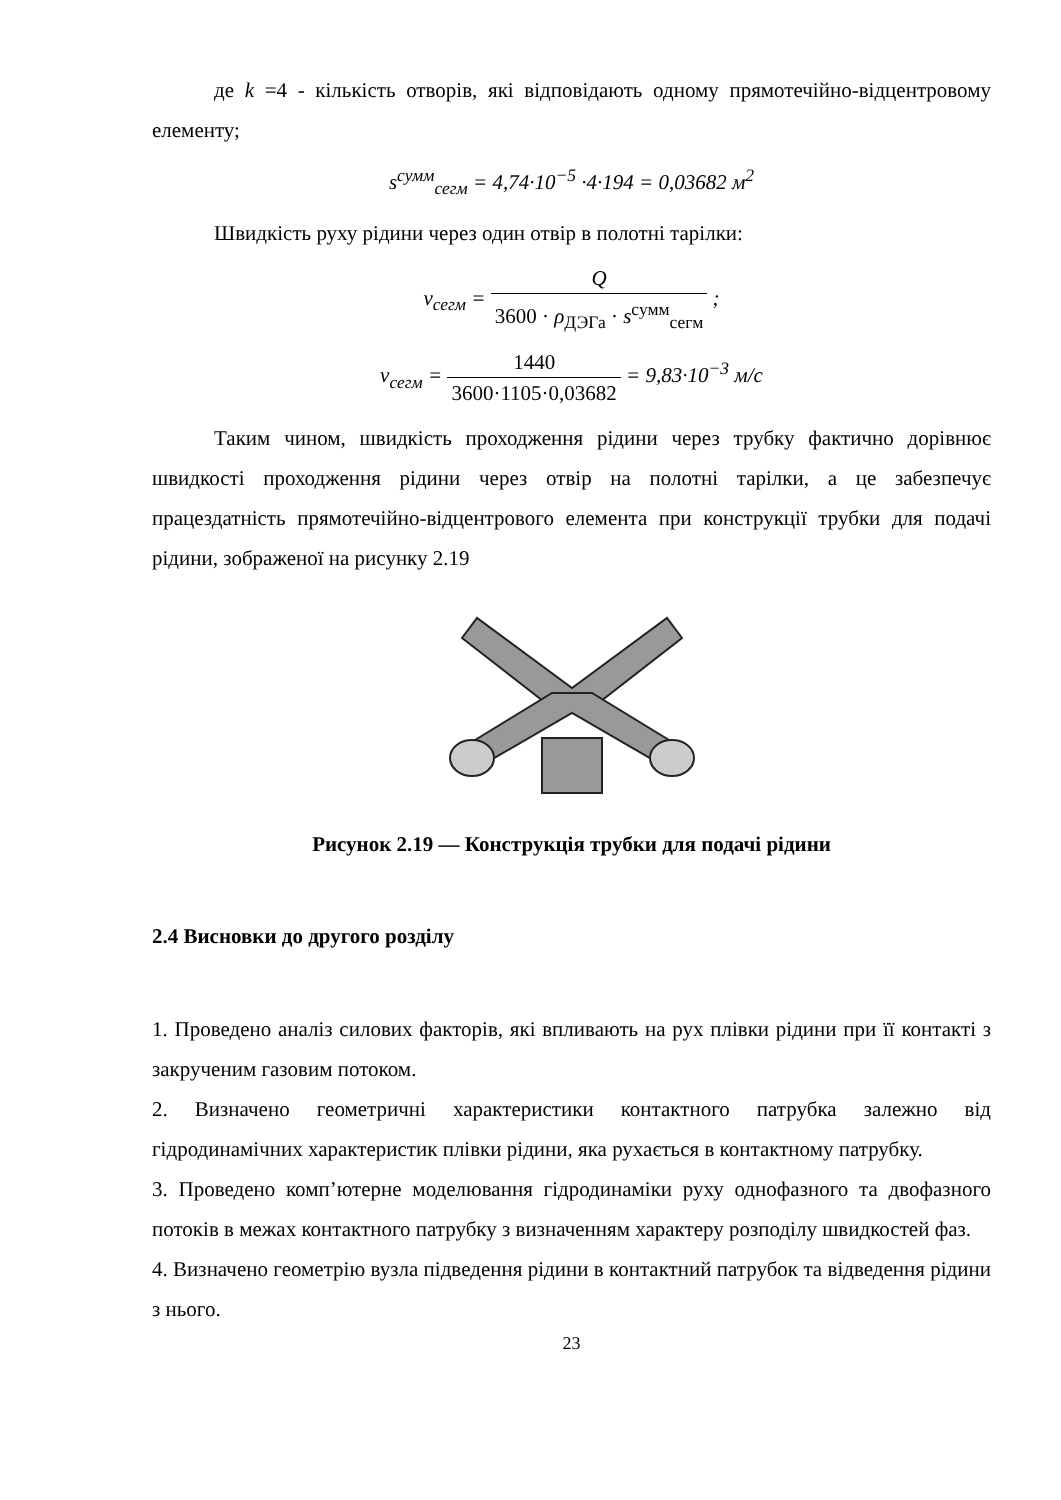де k =4 - кількість отворів, які відповідають одному прямотечійно-відцентровому елементу;
s<sup>сумм</sup><sub>сегм</sub> = 4,74·10<sup>−5</sup> ·4·194 = 0,03682 м<sup>2</sup>
Швидкість руху рідини через один отвір в полотні тарілки:
v<sub>сегм</sub> = Q 3600 · ρ<sub>ДЭГа</sub> · s<sup>сумм</sup><sub>сегм</sub> ;
v<sub>сегм</sub> = 1440 3600·1105·0,03682 = 9,83·10<sup>−3</sup> м/с
Таким чином, швидкість проходження рідини через трубку фактично дорівнює швидкості проходження рідини через отвір на полотні тарілки, а це забезпечує працездатність прямотечійно-відцентрового елемента при конструкції трубки для подачі рідини, зображеної на рисунку 2.19
Рисунок 2.19 — Конструкція трубки для подачі рідини
2.4 Висновки до другого розділу
1. Проведено аналіз силових факторів, які впливають на рух плівки рідини при її контакті з закрученим газовим потоком.
2. Визначено геометричні характеристики контактного патрубка залежно від гідродинамічних характеристик плівки рідини, яка рухається в контактному патрубку.
3. Проведено комп’ютерне моделювання гідродинаміки руху однофазного та двофазного потоків в межах контактного патрубку з визначенням характеру розподілу швидкостей фаз.
4. Визначено геометрію вузла підведення рідини в контактний патрубок та відведення рідини з нього.
23